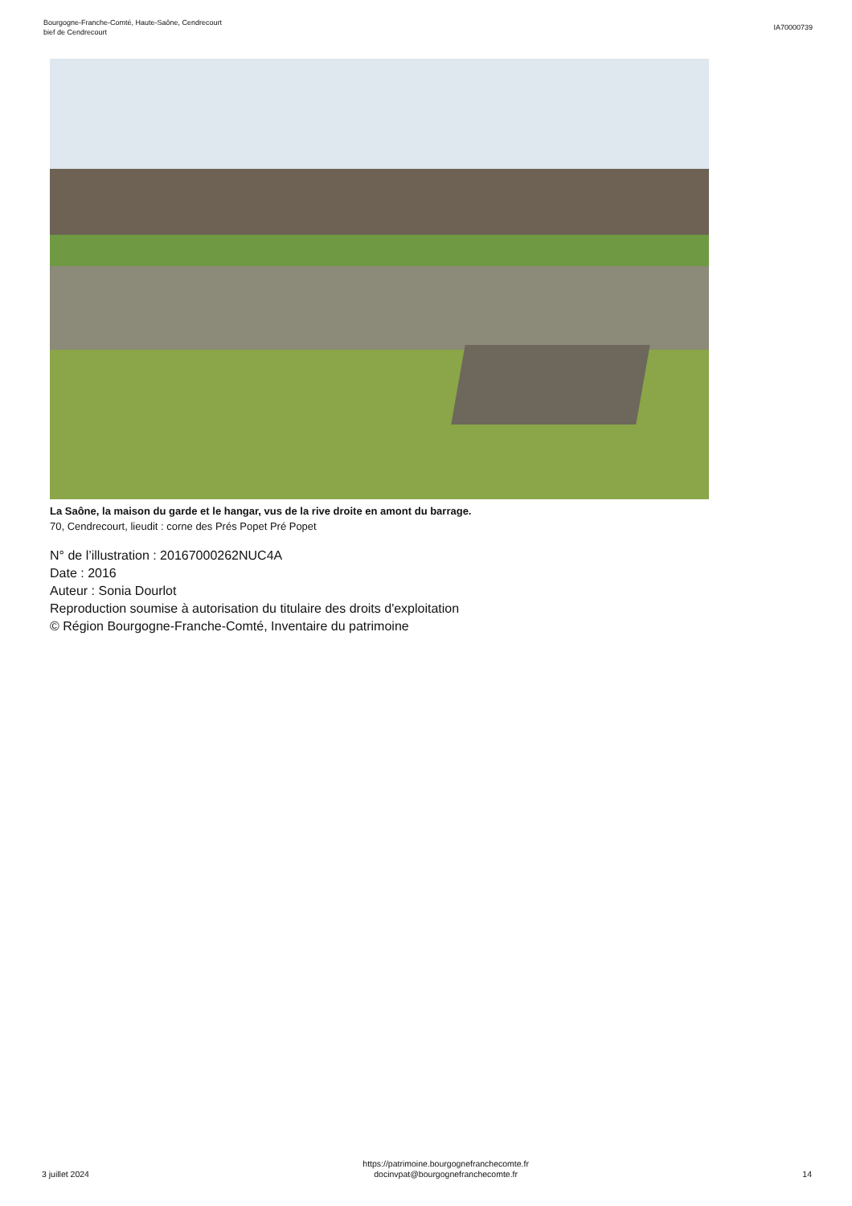Bourgogne-Franche-Comté, Haute-Saône, Cendrecourt
bief de Cendrecourt
IA70000739
La Saône, la maison du garde et le hangar, vus de la rive droite en amont du barrage.
70, Cendrecourt, lieudit : corne des Prés Popet Pré Popet
N° de l’illustration : 20167000262NUC4A
Date : 2016
Auteur : Sonia Dourlot
Reproduction soumise à autorisation du titulaire des droits d'exploitation
© Région Bourgogne-Franche-Comté, Inventaire du patrimoine
3 juillet 2024
https://patrimoine.bourgognefranchecomte.fr
docinvpat@bourgognefranchecomte.fr
14